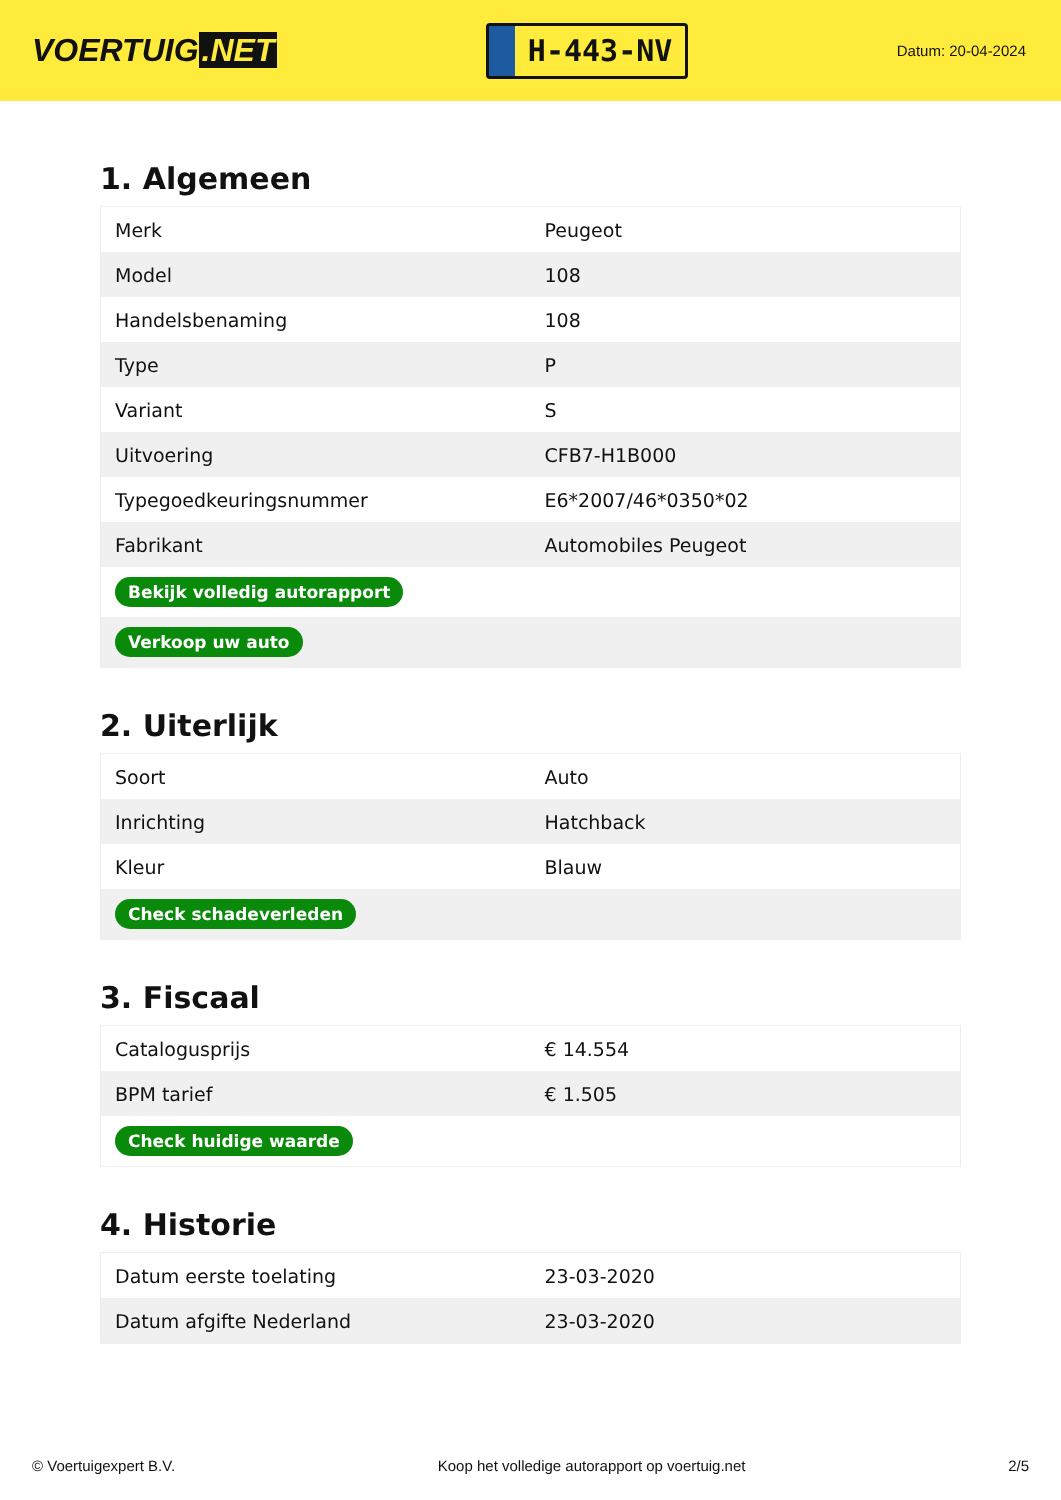VOERTUIG.NET
H-443-NV
Datum: 20-04-2024
1. Algemeen
| Merk | Peugeot |
| Model | 108 |
| Handelsbenaming | 108 |
| Type | P |
| Variant | S |
| Uitvoering | CFB7-H1B000 |
| Typegoedkeuringsnummer | E6*2007/46*0350*02 |
| Fabrikant | Automobiles Peugeot |
| Bekijk volledig autorapport | |
| Verkoop uw auto | |
2. Uiterlijk
| Soort | Auto |
| Inrichting | Hatchback |
| Kleur | Blauw |
| Check schadeverleden | |
3. Fiscaal
| Catalogusprijs | € 14.554 |
| BPM tarief | € 1.505 |
| Check huidige waarde | |
4. Historie
| Datum eerste toelating | 23-03-2020 |
| Datum afgifte Nederland | 23-03-2020 |
© Voertuigexpert B.V. Koop het volledige autorapport op voertuig.net 2/5